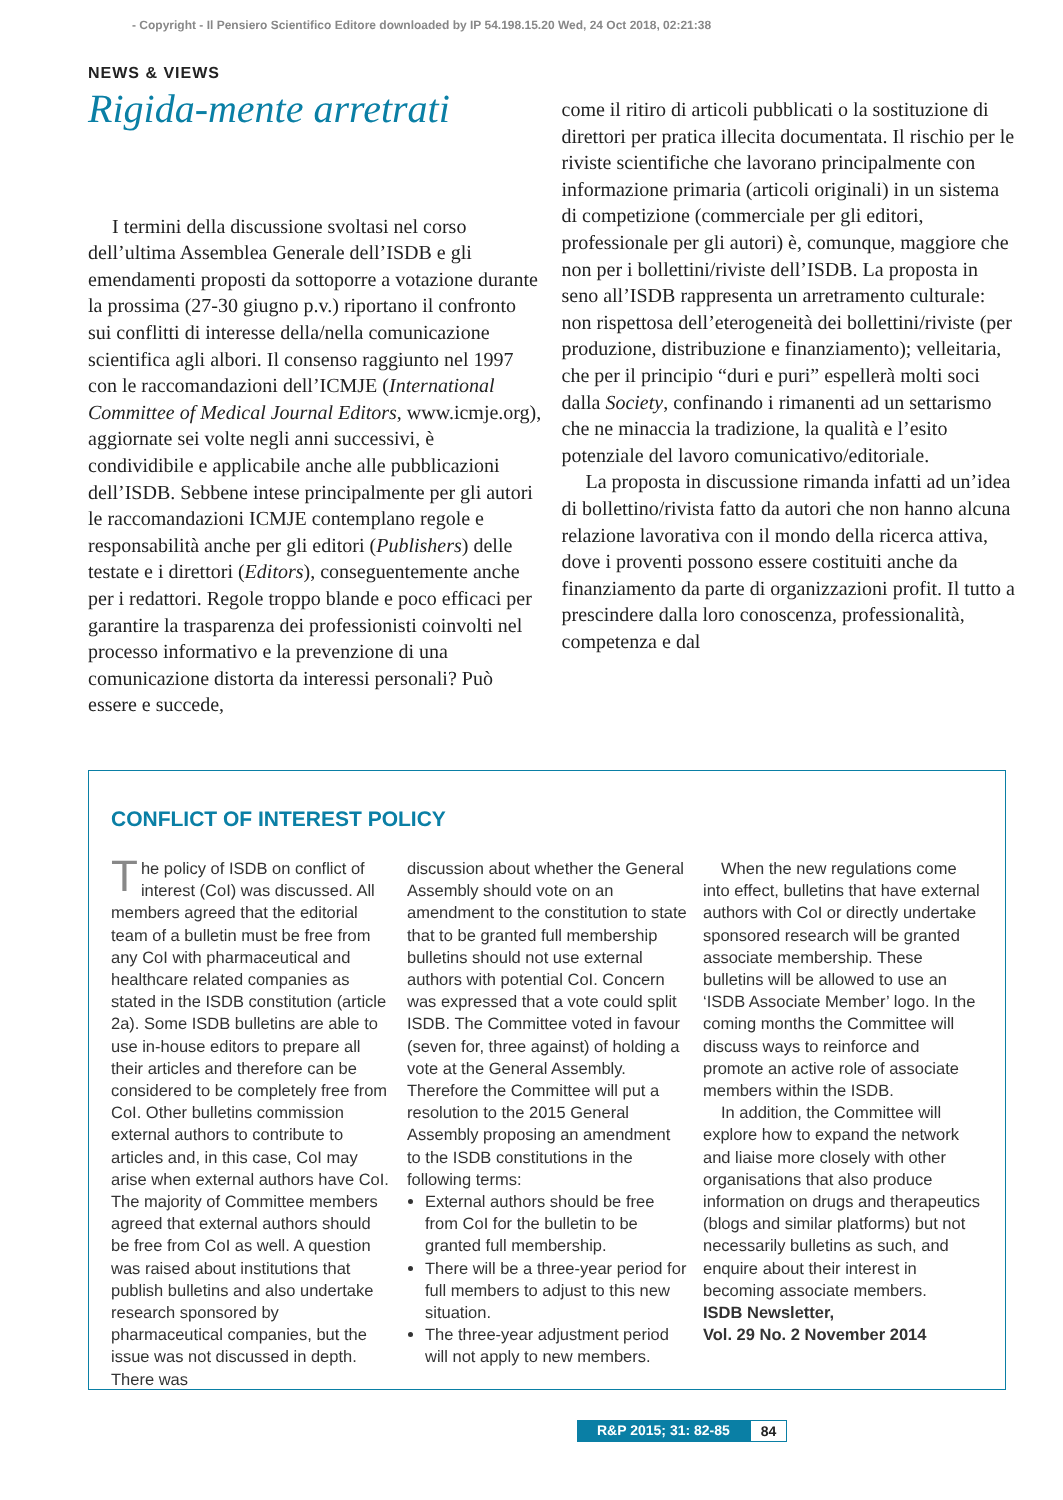- Copyright - Il Pensiero Scientifico Editore downloaded by IP 54.198.15.20 Wed, 24 Oct 2018, 02:21:38
NEWS & VIEWS
Rigida-mente arretrati
I termini della discussione svoltasi nel corso dell’ultima Assemblea Generale dell’ISDB e gli emendamenti proposti da sottoporre a votazione durante la prossima (27-30 giugno p.v.) riportano il confronto sui conflitti di interesse della/nella comunicazione scientifica agli albori. Il consenso raggiunto nel 1997 con le raccomandazioni dell’ICMJE (International Committee of Medical Journal Editors, www.icmje.org), aggiornate sei volte negli anni successivi, è condividibile e applicabile anche alle pubblicazioni dell’ISDB. Sebbene intese principalmente per gli autori le raccomandazioni ICMJE contemplano regole e responsabilità anche per gli editori (Publishers) delle testate e i direttori (Editors), conseguentemente anche per i redattori. Regole troppo blande e poco efficaci per garantire la trasparenza dei professionisti coinvolti nel processo informativo e la prevenzione di una comunicazione distorta da interessi personali? Può essere e succede,
come il ritiro di articoli pubblicati o la sostituzione di direttori per pratica illecita documentata. Il rischio per le riviste scientifiche che lavorano principalmente con informazione primaria (articoli originali) in un sistema di competizione (commerciale per gli editori, professionale per gli autori) è, comunque, maggiore che non per i bollettini/riviste dell’ISDB. La proposta in seno all’ISDB rappresenta un arretramento culturale: non rispettosa dell’eterogeneità dei bollettini/riviste (per produzione, distribuzione e finanziamento); velleitaria, che per il principio “duri e puri” espellerà molti soci dalla Society, confinando i rimanenti ad un settarismo che ne minaccia la tradizione, la qualità e l’esito potenziale del lavoro comunicativo/editoriale.
La proposta in discussione rimanda infatti ad un’idea di bollettino/rivista fatto da autori che non hanno alcuna relazione lavorativa con il mondo della ricerca attiva, dove i proventi possono essere costituiti anche da finanziamento da parte di organizzazioni profit. Il tutto a prescindere dalla loro conoscenza, professionalità, competenza e dal
CONFLICT OF INTEREST POLICY
The policy of ISDB on conflict of interest (CoI) was discussed. All members agreed that the editorial team of a bulletin must be free from any CoI with pharmaceutical and healthcare related companies as stated in the ISDB constitution (article 2a). Some ISDB bulletins are able to use in-house editors to prepare all their articles and therefore can be considered to be completely free from CoI. Other bulletins commission external authors to contribute to articles and, in this case, CoI may arise when external authors have CoI. The majority of Committee members agreed that external authors should be free from CoI as well. A question was raised about institutions that publish bulletins and also undertake research sponsored by pharmaceutical companies, but the issue was not discussed in depth. There was
discussion about whether the General Assembly should vote on an amendment to the constitution to state that to be granted full membership bulletins should not use external authors with potential CoI. Concern was expressed that a vote could split ISDB. The Committee voted in favour (seven for, three against) of holding a vote at the General Assembly. Therefore the Committee will put a resolution to the 2015 General Assembly proposing an amendment to the ISDB constitutions in the following terms:
External authors should be free from CoI for the bulletin to be granted full membership.
There will be a three-year period for full members to adjust to this new situation.
The three-year adjustment period will not apply to new members.
When the new regulations come into effect, bulletins that have external authors with CoI or directly undertake sponsored research will be granted associate membership. These bulletins will be allowed to use an ‘ISDB Associate Member’ logo. In the coming months the Committee will discuss ways to reinforce and promote an active role of associate members within the ISDB.
In addition, the Committee will explore how to expand the network and liaise more closely with other organisations that also produce information on drugs and therapeutics (blogs and similar platforms) but not necessarily bulletins as such, and enquire about their interest in becoming associate members.
ISDB Newsletter,
Vol. 29 No. 2 November 2014
R&P 2015; 31: 82-85 84